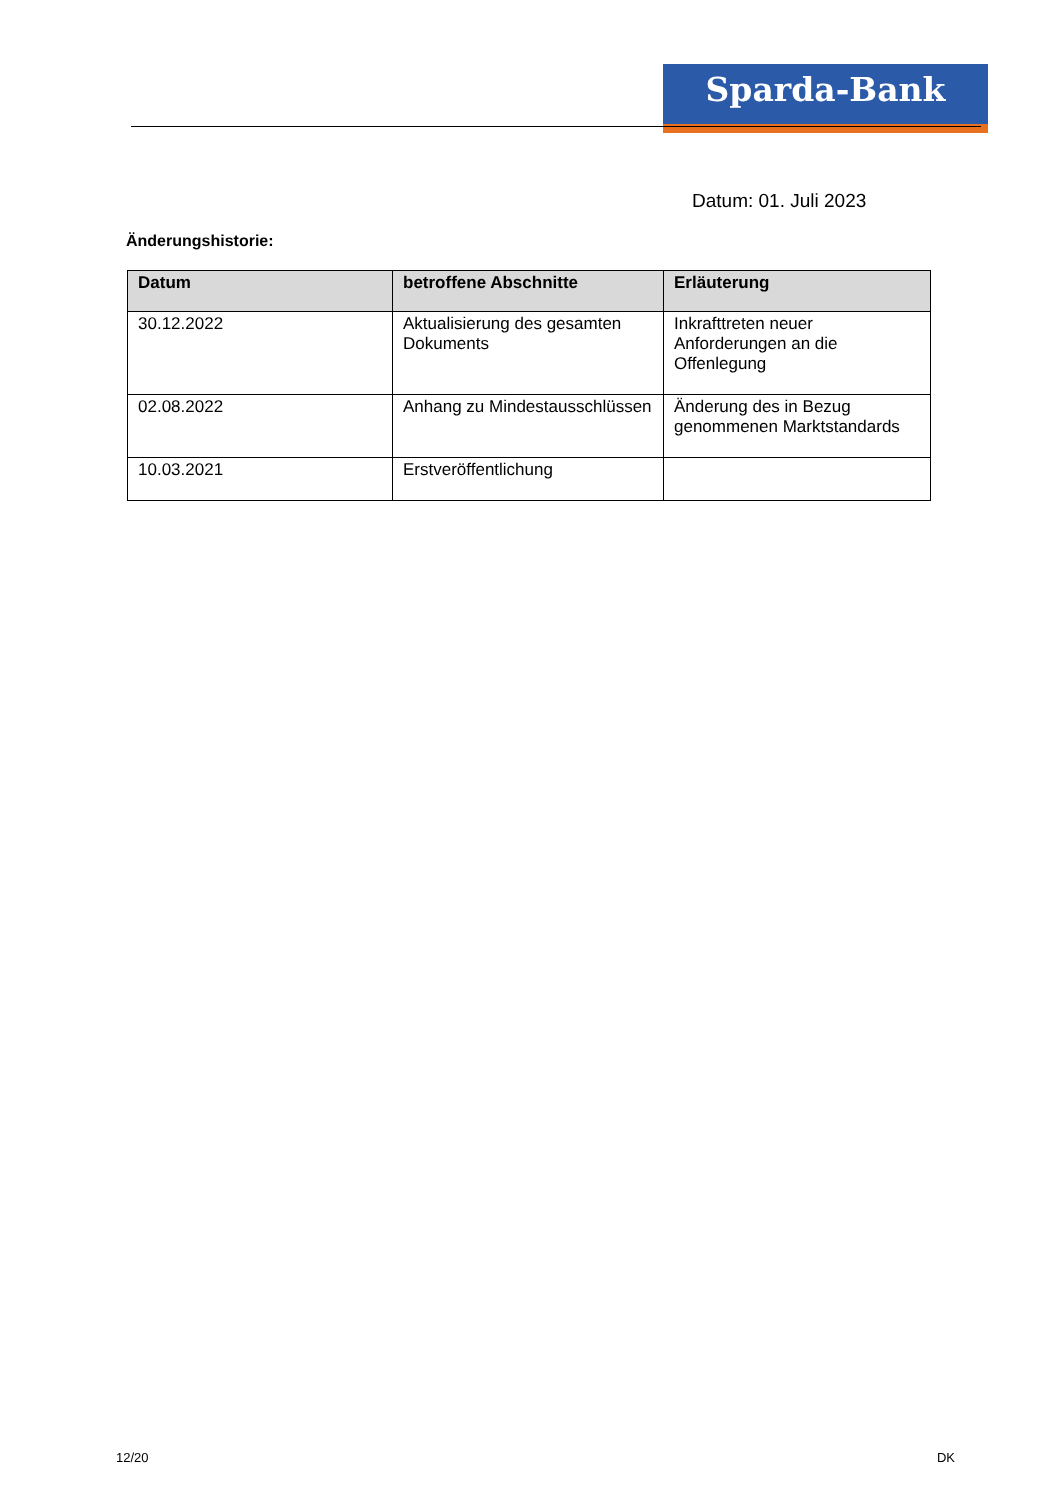Sparda-Bank
Datum: 01. Juli 2023
Änderungshistorie:
| Datum | betroffene Abschnitte | Erläuterung |
| --- | --- | --- |
| 30.12.2022 | Aktualisierung des gesamten Dokuments | Inkrafttreten neuer Anforderungen an die Offenlegung |
| 02.08.2022 | Anhang zu Mindestausschlüssen | Änderung des in Bezug genommenen Marktstandards |
| 10.03.2021 | Erstveröffentlichung | |
12/20 DK